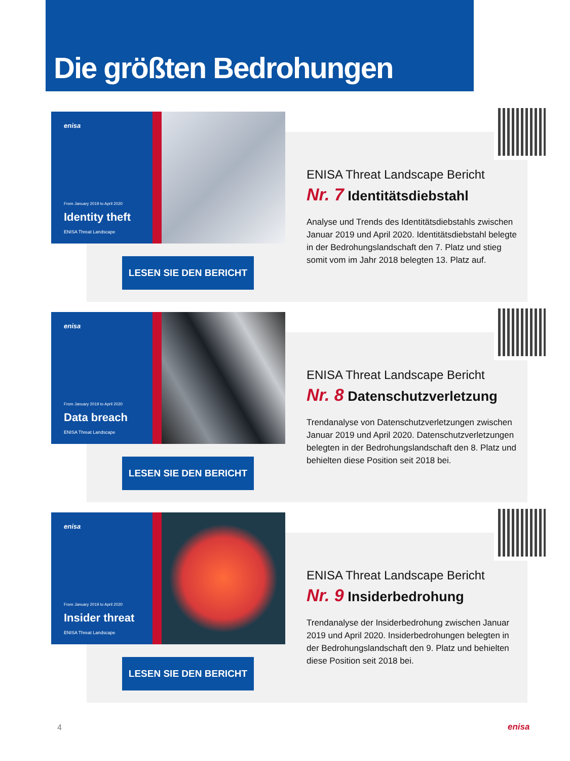Die größten Bedrohungen
enisa
From January 2019 to April 2020
Identity theft
ENISA Threat Landscape
ENISA Threat Landscape Bericht
Nr. 7 Identitätsdiebstahl
Analyse und Trends des Identitätsdiebstahls zwischen Januar 2019 und April 2020. Identitätsdiebstahl belegte in der Bedrohungslandschaft den 7. Platz und stieg somit vom im Jahr 2018 belegten 13. Platz auf.
LESEN SIE DEN BERICHT
enisa
From January 2019 to April 2020
Data breach
ENISA Threat Landscape
ENISA Threat Landscape Bericht
Nr. 8 Datenschutzverletzung
Trendanalyse von Datenschutzverletzungen zwischen Januar 2019 und April 2020. Datenschutzverletzungen belegten in der Bedrohungslandschaft den 8. Platz und behielten diese Position seit 2018 bei.
LESEN SIE DEN BERICHT
enisa
From January 2019 to April 2020
Insider threat
ENISA Threat Landscape
ENISA Threat Landscape Bericht
Nr. 9 Insiderbedrohung
Trendanalyse der Insiderbedrohung zwischen Januar 2019 und April 2020. Insiderbedrohungen belegten in der Bedrohungslandschaft den 9. Platz und behielten diese Position seit 2018 bei.
LESEN SIE DEN BERICHT
4 enisa